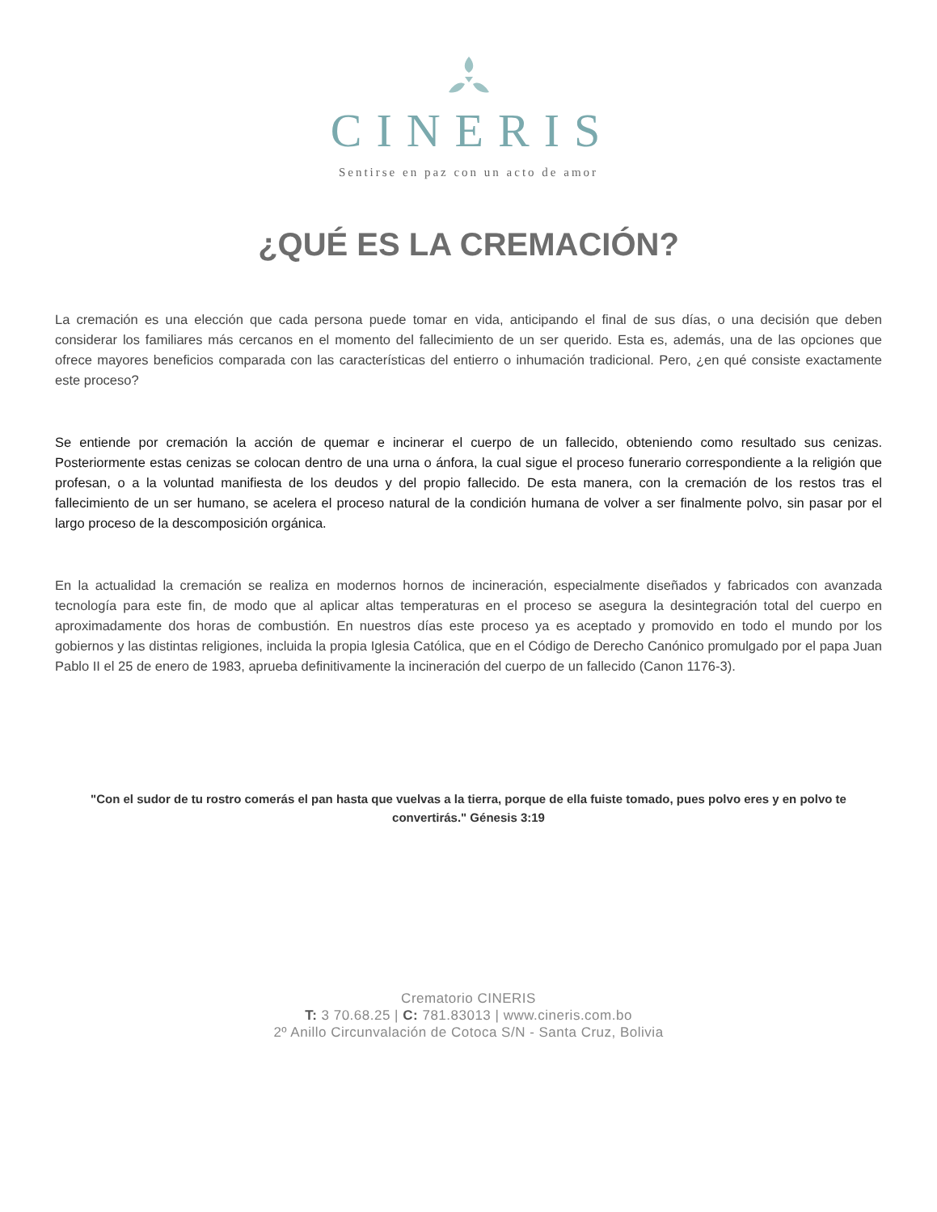CINERIS
Sentirse en paz con un acto de amor
¿QUÉ ES LA CREMACIÓN?
La cremación es una elección que cada persona puede tomar en vida, anticipando el final de sus días, o una decisión que deben considerar los familiares más cercanos en el momento del fallecimiento de un ser querido. Esta es, además, una de las opciones que ofrece mayores beneficios comparada con las características del entierro o inhumación tradicional. Pero, ¿en qué consiste exactamente este proceso?
Se entiende por cremación la acción de quemar e incinerar el cuerpo de un fallecido, obteniendo como resultado sus cenizas. Posteriormente estas cenizas se colocan dentro de una urna o ánfora, la cual sigue el proceso funerario correspondiente a la religión que profesan, o a la voluntad manifiesta de los deudos y del propio fallecido. De esta manera, con la cremación de los restos tras el fallecimiento de un ser humano, se acelera el proceso natural de la condición humana de volver a ser finalmente polvo, sin pasar por el largo proceso de la descomposición orgánica.
En la actualidad la cremación se realiza en modernos hornos de incineración, especialmente diseñados y fabricados con avanzada tecnología para este fin, de modo que al aplicar altas temperaturas en el proceso se asegura la desintegración total del cuerpo en aproximadamente dos horas de combustión. En nuestros días este proceso ya es aceptado y promovido en todo el mundo por los gobiernos y las distintas religiones, incluida la propia Iglesia Católica, que en el Código de Derecho Canónico promulgado por el papa Juan Pablo II el 25 de enero de 1983, aprueba definitivamente la incineración del cuerpo de un fallecido (Canon 1176-3).
"Con el sudor de tu rostro comerás el pan hasta que vuelvas a la tierra, porque de ella fuiste tomado, pues polvo eres y en polvo te convertirás." Génesis 3:19
Crematorio CINERIS
T: 3 70.68.25 | C: 781.83013 | www.cineris.com.bo
2º Anillo Circunvalación de Cotoca S/N - Santa Cruz, Bolivia